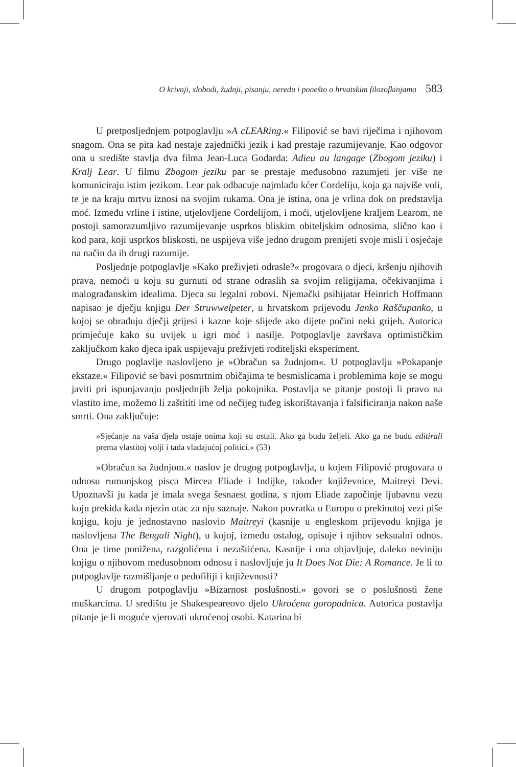O krivnji, slobodi, žudnji, pisanju, neredu i ponešto o hrvatskim filozofkinjama 583
U pretposljednjem potpoglavlju »A cLEARing.« Filipović se bavi riječima i njihovom snagom. Ona se pita kad nestaje zajednički jezik i kad prestaje razumijevanje. Kao odgovor ona u središte stavlja dva filma Jean-Luca Godarda: Adieu au langage (Zbogom jeziku) i Kralj Lear. U filmu Zbogom jeziku par se prestaje međusobno razumjeti jer više ne komuniciraju istim jezikom. Lear pak odbacuje najmlađu kćer Cordeliju, koja ga najviše voli, te je na kraju mrtvu iznosi na svojim rukama. Ona je istina, ona je vrlina dok on predstavlja moć. Između vrline i istine, utjelovljene Cordelijom, i moći, utjelovljene kraljem Learom, ne postoji samorazumljivo razumijevanje usprkos bliskim obiteljskim odnosima, slično kao i kod para, koji usprkos bliskosti, ne uspijeva više jedno drugom prenijeti svoje misli i osjećaje na način da ih drugi razumije.
Posljednje potpoglavlje »Kako preživjeti odrasle?« progovara o djeci, kršenju njihovih prava, nemoći u koju su gurnuti od strane odraslih sa svojim religijama, očekivanjima i malograđanskim idealima. Djeca su legalni robovi. Njemački psihijatar Heinrich Hoffmann napisao je dječju knjigu Der Struwwelpeter, u hrvatskom prijevodu Janko Raščupanko, u kojoj se obrađuju dječji grijesi i kazne koje slijede ako dijete počini neki grijeh. Autorica primjećuje kako su uvijek u igri moć i nasilje. Potpoglavlje završava optimističkim zaključkom kako djeca ipak uspijevaju preživjeti roditeljski eksperiment.
Drugo poglavlje naslovljeno je »Obračun sa žudnjom«. U potpoglavlju »Pokapanje ekstaze.« Filipović se bavi posmrtnim običajima te besmislicama i problemima koje se mogu javiti pri ispunjavanju posljednjih želja pokojnika. Postavlja se pitanje postoji li pravo na vlastito ime, možemo li zaštititi ime od nečijeg tuđeg iskorištavanja i falsificiranja nakon naše smrti. Ona zaključuje:
»Sjećanje na vaša djela ostaje onima koji su ostali. Ako ga budu željeli. Ako ga ne budu editirali prema vlastitoj volji i tada vladajućoj politici.« (53)
»Obračun sa žudnjom.« naslov je drugog potpoglavlja, u kojem Filipović progovara o odnosu rumunjskog pisca Mircea Eliade i Indijke, također književnice, Maitreyi Devi. Upoznavši ju kada je imala svega šesnaest godina, s njom Eliade započinje ljubavnu vezu koju prekida kada njezin otac za nju saznaje. Nakon povratka u Europu o prekinutoj vezi piše knjigu, koju je jednostavno naslovio Maitreyi (kasnije u engleskom prijevodu knjiga je naslovljena The Bengali Night), u kojoj, između ostalog, opisuje i njihov seksualni odnos. Ona je time ponižena, razgolićena i nezaštićena. Kasnije i ona objavljuje, daleko neviniju knjigu o njihovom međusobnom odnosu i naslovljuje ju It Does Not Die: A Romance. Je li to potpoglavlje razmišljanje o pedofiliji i književnosti?
U drugom potpoglavlju »Bizarnost poslušnosti.« govori se o poslušnosti žene muškarcima. U središtu je Shakespeareovo djelo Ukroćena goropadnica. Autorica postavlja pitanje je li moguće vjerovati ukroćenoj osobi. Katarina bi